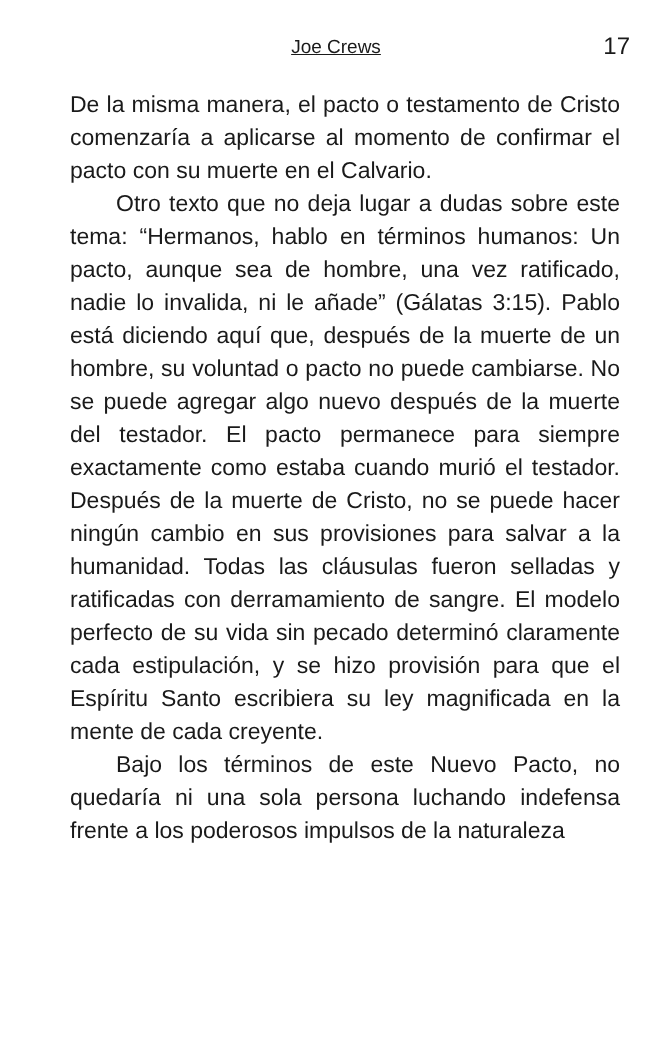Joe Crews 17
De la misma manera, el pacto o testamento de Cristo comenzaría a aplicarse al momento de confirmar el pacto con su muerte en el Calvario.
Otro texto que no deja lugar a dudas sobre este tema: “Hermanos, hablo en términos humanos: Un pacto, aunque sea de hombre, una vez ratificado, nadie lo invalida, ni le añade” (Gálatas 3:15). Pablo está diciendo aquí que, después de la muerte de un hombre, su voluntad o pacto no puede cambiarse. No se puede agregar algo nuevo después de la muerte del testador. El pacto permanece para siempre exactamente como estaba cuando murió el testador. Después de la muerte de Cristo, no se puede hacer ningún cambio en sus provisiones para salvar a la humanidad. Todas las cláusulas fueron selladas y ratificadas con derramamiento de sangre. El modelo perfecto de su vida sin pecado determinó claramente cada estipulación, y se hizo provisión para que el Espíritu Santo escribiera su ley magnificada en la mente de cada creyente.
Bajo los términos de este Nuevo Pacto, no quedaría ni una sola persona luchando indefensa frente a los poderosos impulsos de la naturaleza